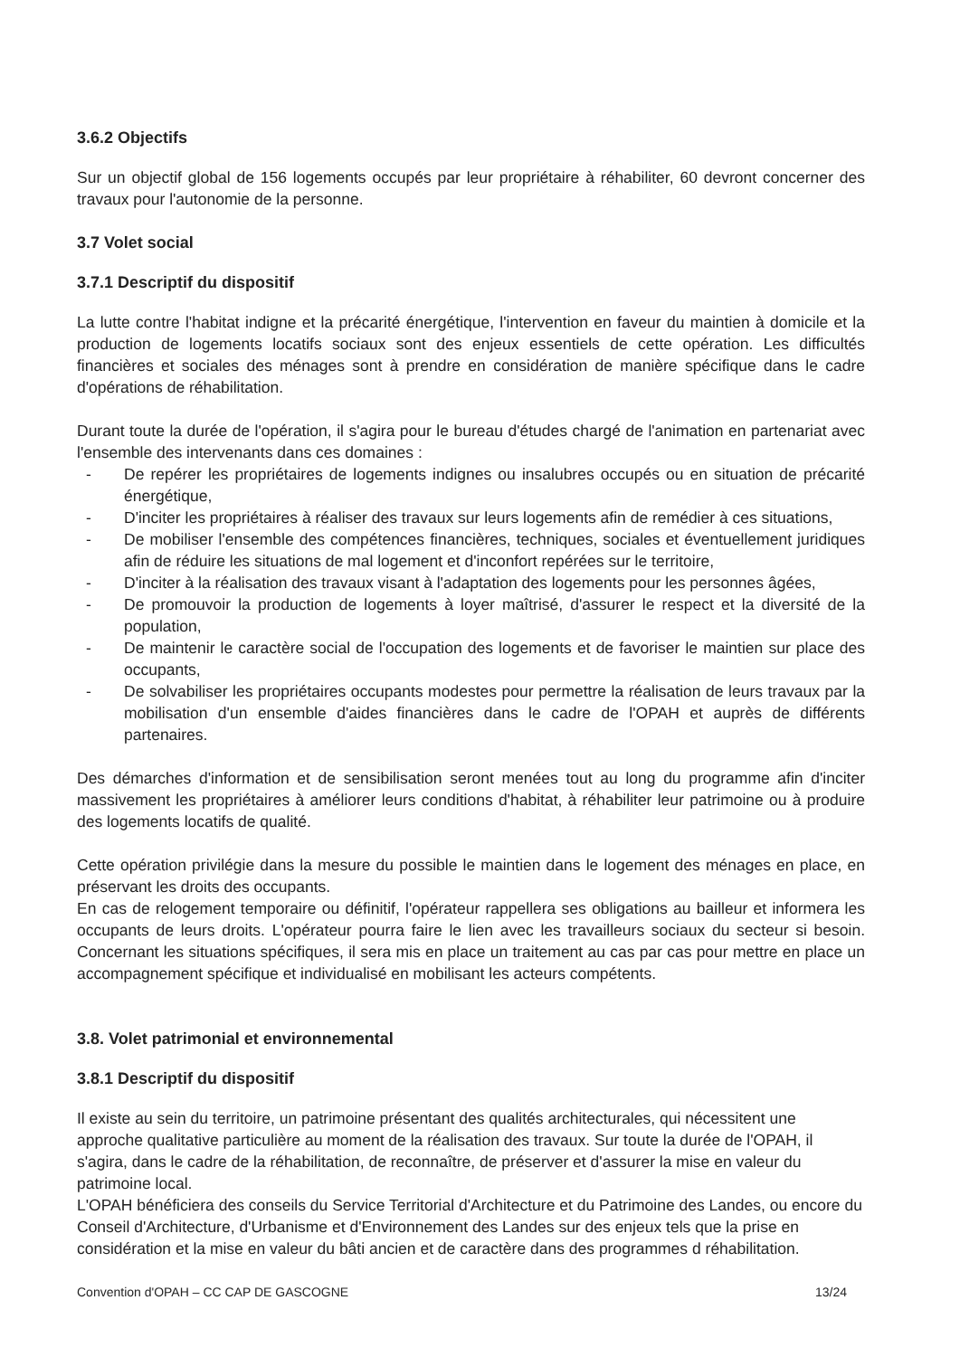3.6.2 Objectifs
Sur un objectif global de 156 logements occupés par leur propriétaire à réhabiliter, 60 devront concerner des travaux pour l'autonomie de la personne.
3.7 Volet social
3.7.1 Descriptif du dispositif
La lutte contre l'habitat indigne et la précarité énergétique, l'intervention en faveur du maintien à domicile et la production de logements locatifs sociaux sont des enjeux essentiels de cette opération. Les difficultés financières et sociales des ménages sont à prendre en considération de manière spécifique dans le cadre d'opérations de réhabilitation.
Durant toute la durée de l'opération, il s'agira pour le bureau d'études chargé de l'animation en partenariat avec l'ensemble des intervenants dans ces domaines :
- De repérer les propriétaires de logements indignes ou insalubres occupés ou en situation de précarité énergétique,
- D'inciter les propriétaires à réaliser des travaux sur leurs logements afin de remédier à ces situations,
- De mobiliser l'ensemble des compétences financières, techniques, sociales et éventuellement juridiques afin de réduire les situations de mal logement et d'inconfort repérées sur le territoire,
- D'inciter à la réalisation des travaux visant à l'adaptation des logements pour les personnes âgées,
- De promouvoir la production de logements à loyer maîtrisé, d'assurer le respect et la diversité de la population,
- De maintenir le caractère social de l'occupation des logements et de favoriser le maintien sur place des occupants,
- De solvabiliser les propriétaires occupants modestes pour permettre la réalisation de leurs travaux par la mobilisation d'un ensemble d'aides financières dans le cadre de l'OPAH et auprès de différents partenaires.
Des démarches d'information et de sensibilisation seront menées tout au long du programme afin d'inciter massivement les propriétaires à améliorer leurs conditions d'habitat, à réhabiliter leur patrimoine ou à produire des logements locatifs de qualité.
Cette opération privilégie dans la mesure du possible le maintien dans le logement des ménages en place, en préservant les droits des occupants.
En cas de relogement temporaire ou définitif, l'opérateur rappellera ses obligations au bailleur et informera les occupants de leurs droits. L'opérateur pourra faire le lien avec les travailleurs sociaux du secteur si besoin. Concernant les situations spécifiques, il sera mis en place un traitement au cas par cas pour mettre en place un accompagnement spécifique et individualisé en mobilisant les acteurs compétents.
3.8. Volet patrimonial et environnemental
3.8.1 Descriptif du dispositif
Il existe au sein du territoire, un patrimoine présentant des qualités architecturales, qui nécessitent une approche qualitative particulière au moment de la réalisation des travaux. Sur toute la durée de l'OPAH, il s'agira, dans le cadre de la réhabilitation, de reconnaître, de préserver et d'assurer la mise en valeur du patrimoine local.
L'OPAH bénéficiera des conseils du Service Territorial d'Architecture et du Patrimoine des Landes, ou encore du Conseil d'Architecture, d'Urbanisme et d'Environnement des Landes sur des enjeux tels que la prise en considération et la mise en valeur du bâti ancien et de caractère dans des programmes d réhabilitation.
Convention d'OPAH – CC CAP DE GASCOGNE 13/24